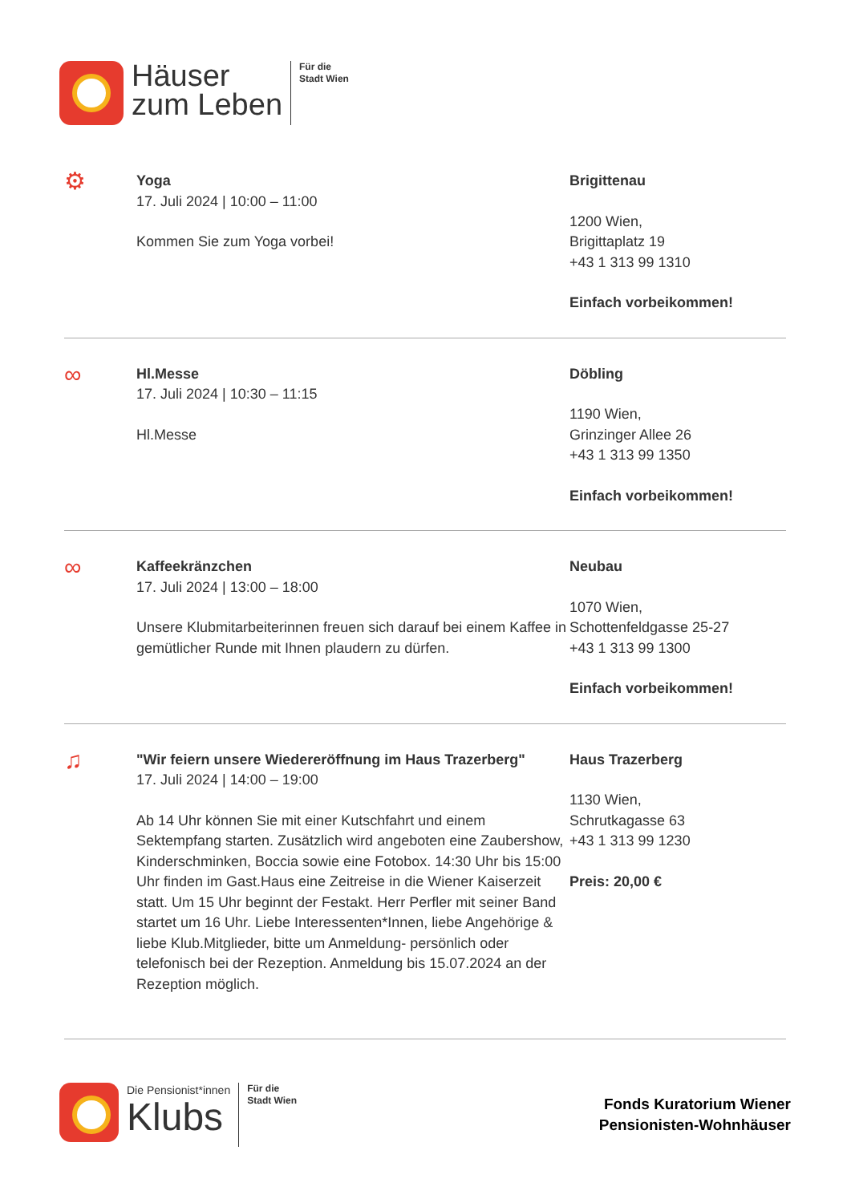Häuser
zum Leben
Für die
Stadt Wien
⚙
Yoga
17. Juli 2024 | 10:00 – 11:00
Kommen Sie zum Yoga vorbei!
Brigittenau
1200 Wien,
Brigittaplatz 19
+43 1 313 99 1310
Einfach vorbeikommen!
∞
Hl.Messe
17. Juli 2024 | 10:30 – 11:15
Hl.Messe
Döbling
1190 Wien,
Grinzinger Allee 26
+43 1 313 99 1350
Einfach vorbeikommen!
∞
Kaffeekränzchen
17. Juli 2024 | 13:00 – 18:00
Unsere Klubmitarbeiterinnen freuen sich darauf bei einem Kaffee in gemütlicher Runde mit Ihnen plaudern zu dürfen.
Neubau
1070 Wien,
Schottenfeldgasse 25-27
+43 1 313 99 1300
Einfach vorbeikommen!
♫
"Wir feiern unsere Wiedereröffnung im Haus Trazerberg"
17. Juli 2024 | 14:00 – 19:00
Ab 14 Uhr können Sie mit einer Kutschfahrt und einem Sektempfang starten. Zusätzlich wird angeboten eine Zaubershow, Kinderschminken, Boccia sowie eine Fotobox. 14:30 Uhr bis 15:00 Uhr finden im Gast.Haus eine Zeitreise in die Wiener Kaiserzeit statt. Um 15 Uhr beginnt der Festakt. Herr Perfler mit seiner Band startet um 16 Uhr. Liebe Interessenten*Innen, liebe Angehörige & liebe Klub.Mitglieder, bitte um Anmeldung- persönlich oder telefonisch bei der Rezeption. Anmeldung bis 15.07.2024 an der Rezeption möglich.
Haus Trazerberg
1130 Wien,
Schrutkagasse 63
+43 1 313 99 1230
Preis: 20,00 €
Die Pensionist*innen
Klubs
Für die
Stadt Wien
Fonds Kuratorium Wiener
Pensionisten-Wohnhäuser